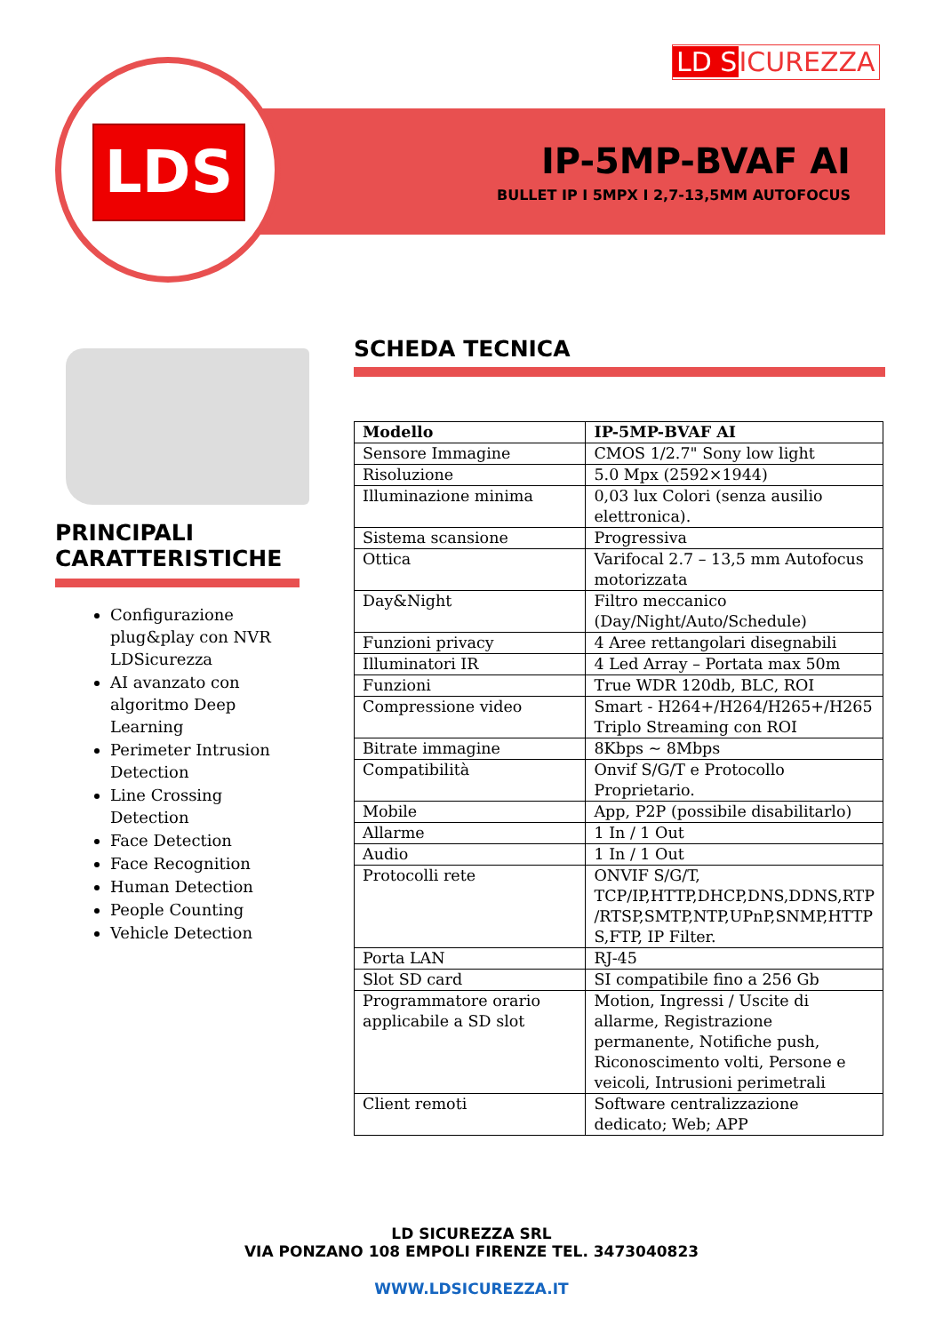LD SICUREZZA
LDS
IP-5MP-BVAF AI
BULLET IP I 5MPX I 2,7-13,5MM AUTOFOCUS
PRINCIPALI CARATTERISTICHE
Configurazione plug&play con NVR LDSicurezza
AI avanzato con algoritmo Deep Learning
Perimeter Intrusion Detection
Line Crossing Detection
Face Detection
Face Recognition
Human Detection
People Counting
Vehicle Detection
SCHEDA TECNICA
| Modello | IP-5MP-BVAF AI |
| Sensore Immagine | CMOS 1/2.7" Sony low light |
| Risoluzione | 5.0 Mpx (2592×1944) |
| Illuminazione minima | 0,03 lux Colori (senza ausilio elettronica). |
| Sistema scansione | Progressiva |
| Ottica | Varifocal 2.7 – 13,5 mm Autofocus motorizzata |
| Day&Night | Filtro meccanico (Day/Night/Auto/Schedule) |
| Funzioni privacy | 4 Aree rettangolari disegnabili |
| Illuminatori IR | 4 Led Array – Portata max 50m |
| Funzioni | True WDR 120db, BLC, ROI |
| Compressione video | Smart - H264+/H264/H265+/H265 Triplo Streaming con ROI |
| Bitrate immagine | 8Kbps ~ 8Mbps |
| Compatibilità | Onvif S/G/T e Protocollo Proprietario. |
| Mobile | App, P2P (possibile disabilitarlo) |
| Allarme | 1 In / 1 Out |
| Audio | 1 In / 1 Out |
| Protocolli rete | ONVIF S/G/T, TCP/IP,HTTP,DHCP,DNS,DDNS,RTP /RTSP,SMTP,NTP,UPnP,SNMP,HTTP S,FTP, IP Filter. |
| Porta LAN | RJ-45 |
| Slot SD card | SI compatibile fino a 256 Gb |
| Programmatore orario applicabile a SD slot | Motion, Ingressi / Uscite di allarme, Registrazione permanente, Notifiche push, Riconoscimento volti, Persone e veicoli, Intrusioni perimetrali |
| Client remoti | Software centralizzazione dedicato; Web; APP |
LD SICUREZZA SRL
VIA PONZANO 108 EMPOLI FIRENZE TEL. 3473040823
WWW.LDSICUREZZA.IT